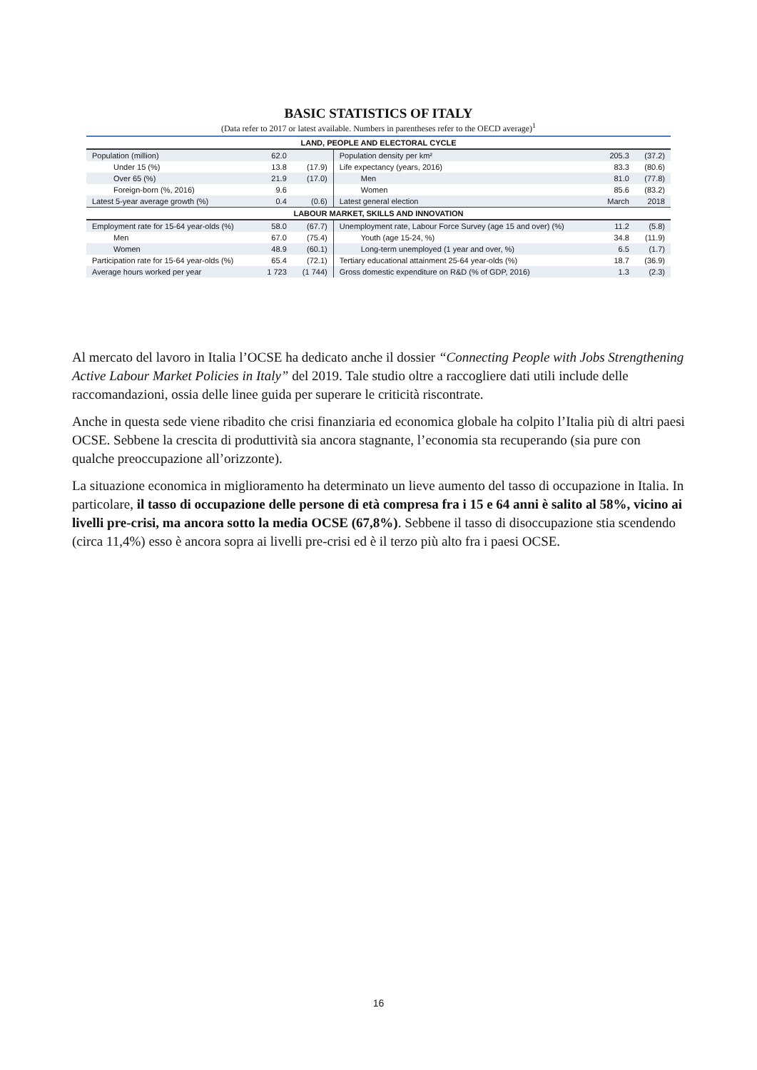BASIC STATISTICS OF ITALY
(Data refer to 2017 or latest available. Numbers in parentheses refer to the OECD average)<sup>1</sup>
| LAND, PEOPLE AND ELECTORAL CYCLE | | | | | |
| Population (million) | 62.0 | | Population density per km² | 205.3 | (37.2) |
| Under 15 (%) | 13.8 | (17.9) | Life expectancy (years, 2016) | 83.3 | (80.6) |
| Over 65 (%) | 21.9 | (17.0) | Men | 81.0 | (77.8) |
| Foreign-born (%, 2016) | 9.6 | | Women | 85.6 | (83.2) |
| Latest 5-year average growth (%) | 0.4 | (0.6) | Latest general election | March | 2018 |
| LABOUR MARKET, SKILLS AND INNOVATION | | | | | |
| Employment rate for 15-64 year-olds (%) | 58.0 | (67.7) | Unemployment rate, Labour Force Survey (age 15 and over) (%) | 11.2 | (5.8) |
| Men | 67.0 | (75.4) | Youth (age 15-24, %) | 34.8 | (11.9) |
| Women | 48.9 | (60.1) | Long-term unemployed (1 year and over, %) | 6.5 | (1.7) |
| Participation rate for 15-64 year-olds (%) | 65.4 | (72.1) | Tertiary educational attainment 25-64 year-olds (%) | 18.7 | (36.9) |
| Average hours worked per year | 1 723 | (1 744) | Gross domestic expenditure on R&D (% of GDP, 2016) | 1.3 | (2.3) |
Al mercato del lavoro in Italia l’OCSE ha dedicato anche il dossier “Connecting People with Jobs Strengthening Active Labour Market Policies in Italy” del 2019. Tale studio oltre a raccogliere dati utili include delle raccomandazioni, ossia delle linee guida per superare le criticità riscontrate.
Anche in questa sede viene ribadito che crisi finanziaria ed economica globale ha colpito l’Italia più di altri paesi OCSE. Sebbene la crescita di produttività sia ancora stagnante, l’economia sta recuperando (sia pure con qualche preoccupazione all’orizzonte).
La situazione economica in miglioramento ha determinato un lieve aumento del tasso di occupazione in Italia. In particolare, il tasso di occupazione delle persone di età compresa fra i 15 e 64 anni è salito al 58%, vicino ai livelli pre-crisi, ma ancora sotto la media OCSE (67,8%). Sebbene il tasso di disoccupazione stia scendendo (circa 11,4%) esso è ancora sopra ai livelli pre-crisi ed è il terzo più alto fra i paesi OCSE.
16